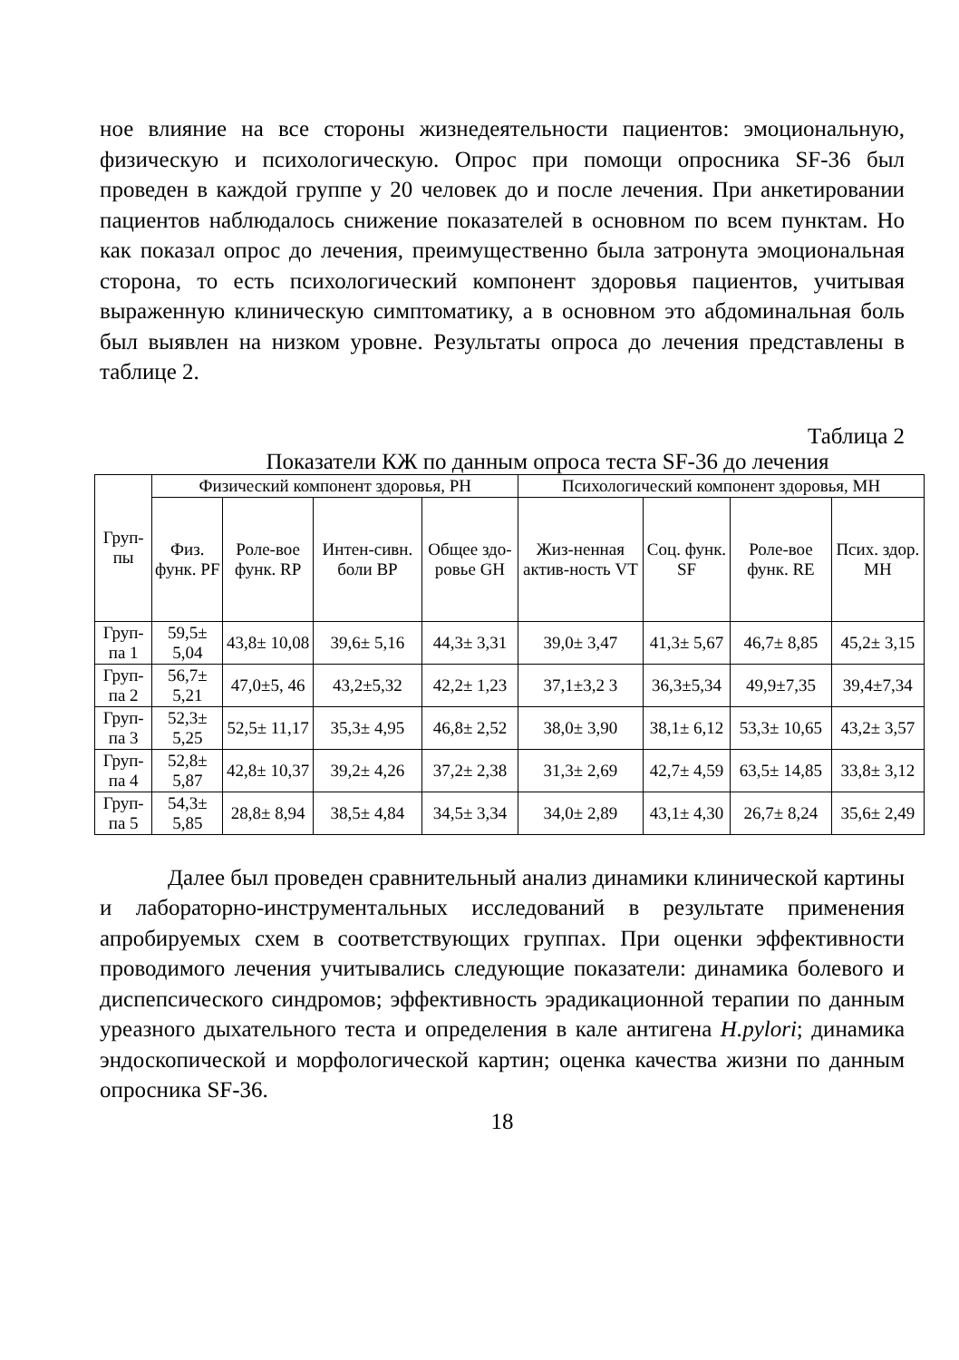ное влияние на все стороны жизнедеятельности пациентов: эмоциональную, физическую и психологическую. Опрос при помощи опросника SF-36 был проведен в каждой группе у 20 человек до и после лечения. При анкетировании пациентов наблюдалось снижение показателей в основном по всем пунктам. Но как показал опрос до лечения, преимущественно была затронута эмоциональная сторона, то есть психологический компонент здоровья пациентов, учитывая выраженную клиническую симптоматику, а в основном это абдоминальная боль был выявлен на низком уровне. Результаты опроса до лечения представлены в таблице 2.
Таблица 2
Показатели КЖ по данным опроса теста SF-36 до лечения
| Груп-пы | Физический компонент здоровья, PH | | | | Психологический компонент здоровья, MH | | | |
| --- | --- | --- | --- | --- | --- | --- | --- | --- |
| | Физ. функ. PF | Роле-вое функ. RP | Интен-сивн. боли BP | Общее здо-ровье GH | Жиз-ненная актив-ность VT | Соц. функ. SF | Роле-вое функ. RE | Псих. здор. MH |
| Груп-па 1 | 59,5± 5,04 | 43,8± 10,08 | 39,6± 5,16 | 44,3± 3,31 | 39,0± 3,47 | 41,3± 5,67 | 46,7± 8,85 | 45,2± 3,15 |
| Груп-па 2 | 56,7± 5,21 | 47,0±5, 46 | 43,2±5,32 | 42,2± 1,23 | 37,1±3,2 3 | 36,3±5,34 | 49,9±7,35 | 39,4±7,34 |
| Груп-па 3 | 52,3± 5,25 | 52,5± 11,17 | 35,3± 4,95 | 46,8± 2,52 | 38,0± 3,90 | 38,1± 6,12 | 53,3± 10,65 | 43,2± 3,57 |
| Груп-па 4 | 52,8± 5,87 | 42,8± 10,37 | 39,2± 4,26 | 37,2± 2,38 | 31,3± 2,69 | 42,7± 4,59 | 63,5± 14,85 | 33,8± 3,12 |
| Груп-па 5 | 54,3± 5,85 | 28,8± 8,94 | 38,5± 4,84 | 34,5± 3,34 | 34,0± 2,89 | 43,1± 4,30 | 26,7± 8,24 | 35,6± 2,49 |
Далее был проведен сравнительный анализ динамики клинической картины и лабораторно-инструментальных исследований в результате применения апробируемых схем в соответствующих группах. При оценки эффективности проводимого лечения учитывались следующие показатели: динамика болевого и диспепсического синдромов; эффективность эрадикационной терапии по данным уреазного дыхательного теста и определения в кале антигена H.pylori; динамика эндоскопической и морфологической картин; оценка качества жизни по данным опросника SF-36.
18